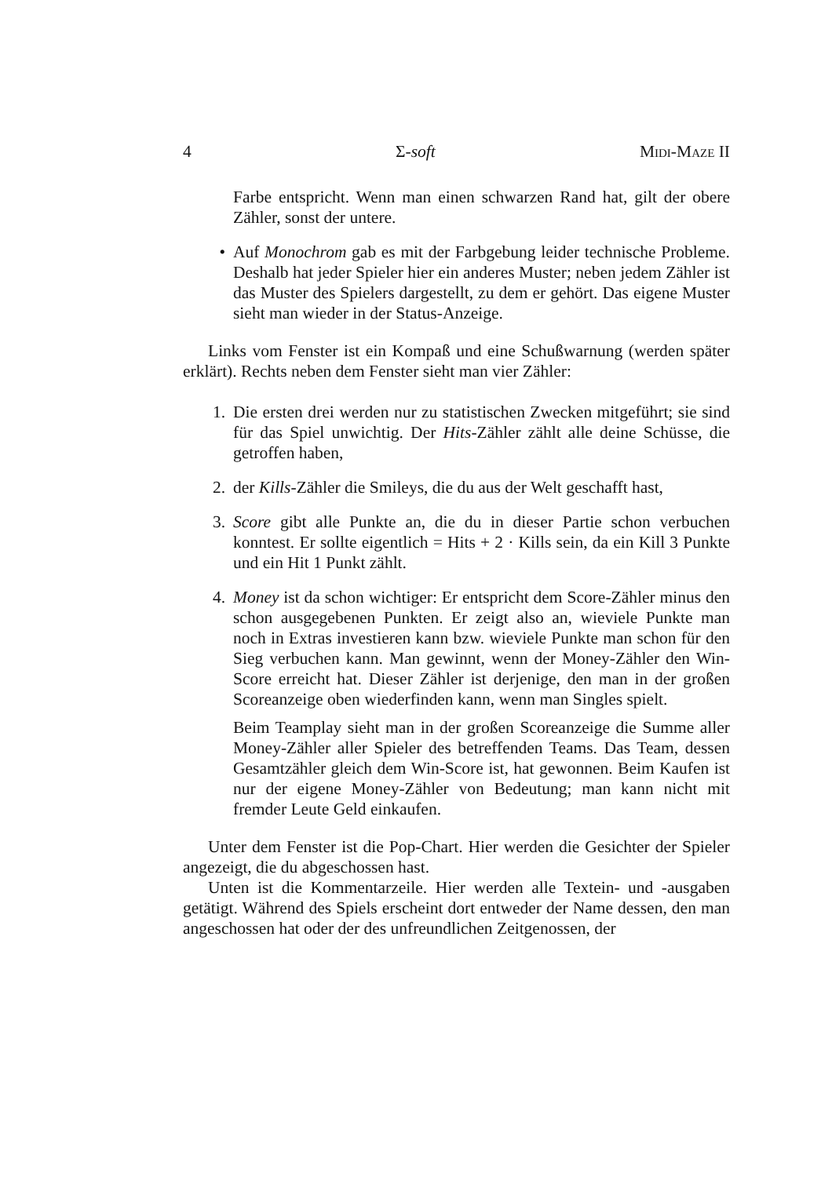4 Σ-soft Midi-Maze II
Farbe entspricht. Wenn man einen schwarzen Rand hat, gilt der obere Zähler, sonst der untere.
• Auf Monochrom gab es mit der Farbgebung leider technische Probleme. Deshalb hat jeder Spieler hier ein anderes Muster; neben jedem Zähler ist das Muster des Spielers dargestellt, zu dem er gehört. Das eigene Muster sieht man wieder in der Status-Anzeige.
Links vom Fenster ist ein Kompaß und eine Schußwarnung (werden später erklärt). Rechts neben dem Fenster sieht man vier Zähler:
1. Die ersten drei werden nur zu statistischen Zwecken mitgeführt; sie sind für das Spiel unwichtig. Der Hits-Zähler zählt alle deine Schüsse, die getroffen haben,
2. der Kills-Zähler die Smileys, die du aus der Welt geschafft hast,
3. Score gibt alle Punkte an, die du in dieser Partie schon verbuchen konntest. Er sollte eigentlich = Hits + 2 · Kills sein, da ein Kill 3 Punkte und ein Hit 1 Punkt zählt.
4. Money ist da schon wichtiger: Er entspricht dem Score-Zähler minus den schon ausgegebenen Punkten. Er zeigt also an, wieviele Punkte man noch in Extras investieren kann bzw. wieviele Punkte man schon für den Sieg verbuchen kann. Man gewinnt, wenn der Money-Zähler den Win-Score erreicht hat. Dieser Zähler ist derjenige, den man in der großen Scoreanzeige oben wiederfinden kann, wenn man Singles spielt.
Beim Teamplay sieht man in der großen Scoreanzeige die Summe aller Money-Zähler aller Spieler des betreffenden Teams. Das Team, dessen Gesamtzähler gleich dem Win-Score ist, hat gewonnen. Beim Kaufen ist nur der eigene Money-Zähler von Bedeutung; man kann nicht mit fremder Leute Geld einkaufen.
Unter dem Fenster ist die Pop-Chart. Hier werden die Gesichter der Spieler angezeigt, die du abgeschossen hast.
Unten ist die Kommentarzeile. Hier werden alle Textein- und -ausgaben getätigt. Während des Spiels erscheint dort entweder der Name dessen, den man angeschossen hat oder der des unfreundlichen Zeitgenossen, der